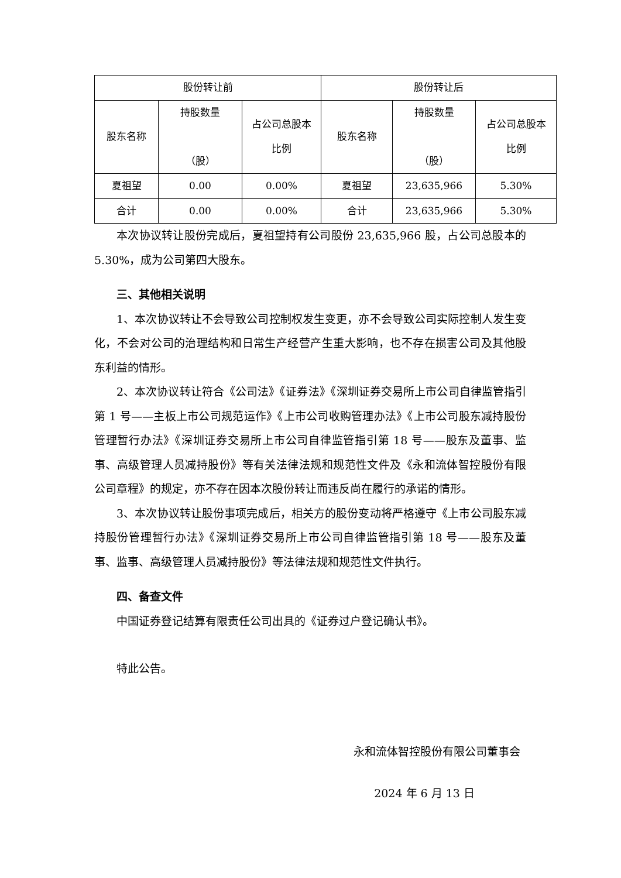| 股份转让前 | | | 股份转让后 | | |
| --- | --- | --- | --- | --- | --- |
| 股东名称 | 持股数量 （股） | 占公司总股本 比例 | 股东名称 | 持股数量 （股） | 占公司总股本 比例 |
| 夏祖望 | 0.00 | 0.00% | 夏祖望 | 23,635,966 | 5.30% |
| 合计 | 0.00 | 0.00% | 合计 | 23,635,966 | 5.30% |
本次协议转让股份完成后，夏祖望持有公司股份 23,635,966 股，占公司总股本的 5.30%，成为公司第四大股东。
三、其他相关说明
1、本次协议转让不会导致公司控制权发生变更，亦不会导致公司实际控制人发生变化，不会对公司的治理结构和日常生产经营产生重大影响，也不存在损害公司及其他股东利益的情形。
2、本次协议转让符合《公司法》《证券法》《深圳证券交易所上市公司自律监管指引第 1 号——主板上市公司规范运作》《上市公司收购管理办法》《上市公司股东减持股份管理暂行办法》《深圳证券交易所上市公司自律监管指引第 18 号——股东及董事、监事、高级管理人员减持股份》等有关法律法规和规范性文件及《永和流体智控股份有限公司章程》的规定，亦不存在因本次股份转让而违反尚在履行的承诺的情形。
3、本次协议转让股份事项完成后，相关方的股份变动将严格遵守《上市公司股东减持股份管理暂行办法》《深圳证券交易所上市公司自律监管指引第 18 号——股东及董事、监事、高级管理人员减持股份》等法律法规和规范性文件执行。
四、备查文件
中国证券登记结算有限责任公司出具的《证券过户登记确认书》。
特此公告。
永和流体智控股份有限公司董事会
2024 年 6 月 13 日